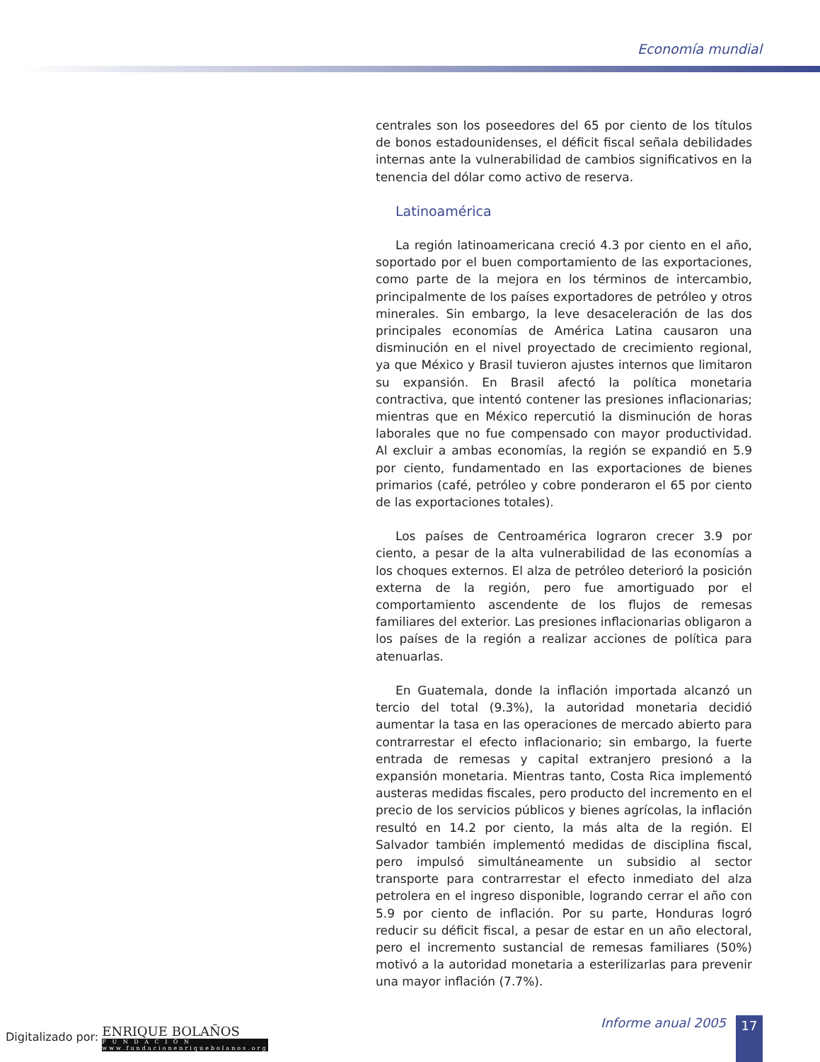Economía mundial
centrales son los poseedores del 65 por ciento de los títulos de bonos estadounidenses, el déficit fiscal señala debilidades internas ante la vulnerabilidad de cambios significativos en la tenencia del dólar como activo de reserva.
Latinoamérica
La región latinoamericana creció 4.3 por ciento en el año, soportado por el buen comportamiento de las exportaciones, como parte de la mejora en los términos de intercambio, principalmente de los países exportadores de petróleo y otros minerales. Sin embargo, la leve desaceleración de las dos principales economías de América Latina causaron una disminución en el nivel proyectado de crecimiento regional, ya que México y Brasil tuvieron ajustes internos que limitaron su expansión. En Brasil afectó la política monetaria contractiva, que intentó contener las presiones inflacionarias; mientras que en México repercutió la disminución de horas laborales que no fue compensado con mayor productividad. Al excluir a ambas economías, la región se expandió en 5.9 por ciento, fundamentado en las exportaciones de bienes primarios (café, petróleo y cobre ponderaron el 65 por ciento de las exportaciones totales).
Los países de Centroamérica lograron crecer 3.9 por ciento, a pesar de la alta vulnerabilidad de las economías a los choques externos. El alza de petróleo deterioró la posición externa de la región, pero fue amortiguado por el comportamiento ascendente de los flujos de remesas familiares del exterior. Las presiones inflacionarias obligaron a los países de la región a realizar acciones de política para atenuarlas.
En Guatemala, donde la inflación importada alcanzó un tercio del total (9.3%), la autoridad monetaria decidió aumentar la tasa en las operaciones de mercado abierto para contrarrestar el efecto inflacionario; sin embargo, la fuerte entrada de remesas y capital extranjero presionó a la expansión monetaria. Mientras tanto, Costa Rica implementó austeras medidas fiscales, pero producto del incremento en el precio de los servicios públicos y bienes agrícolas, la inflación resultó en 14.2 por ciento, la más alta de la región. El Salvador también implementó medidas de disciplina fiscal, pero impulsó simultáneamente un subsidio al sector transporte para contrarrestar el efecto inmediato del alza petrolera en el ingreso disponible, logrando cerrar el año con 5.9 por ciento de inflación. Por su parte, Honduras logró reducir su déficit fiscal, a pesar de estar en un año electoral, pero el incremento sustancial de remesas familiares (50%) motivó a la autoridad monetaria a esterilizarlas para prevenir una mayor inflación (7.7%).
Digitalizado por: ENRIQUE BOLAÑOS F U N D A C I Ó N www.fundacionenriquebolanos.org
Informe anual 2005 17